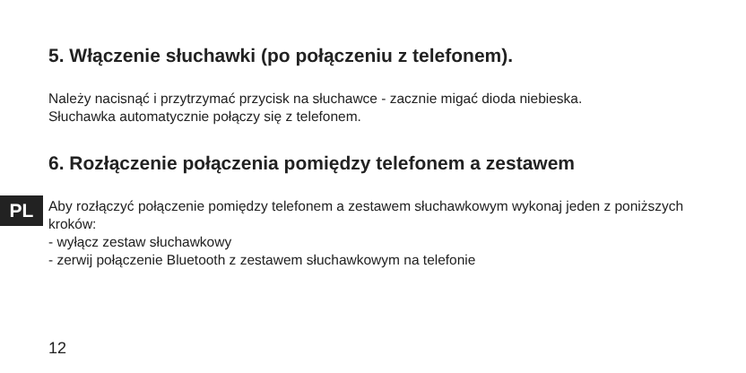5. Włączenie słuchawki (po połączeniu z telefonem).
Należy nacisnąć i przytrzymać przycisk na słuchawce - zacznie migać dioda niebieska.
Słuchawka automatycznie połączy się z telefonem.
6. Rozłączenie połączenia pomiędzy telefonem a zestawem
PL
Aby rozłączyć połączenie pomiędzy telefonem a zestawem słuchawkowym wykonaj jeden z poniższych kroków:
- wyłącz zestaw słuchawkowy
- zerwij połączenie Bluetooth z zestawem słuchawkowym na telefonie
12